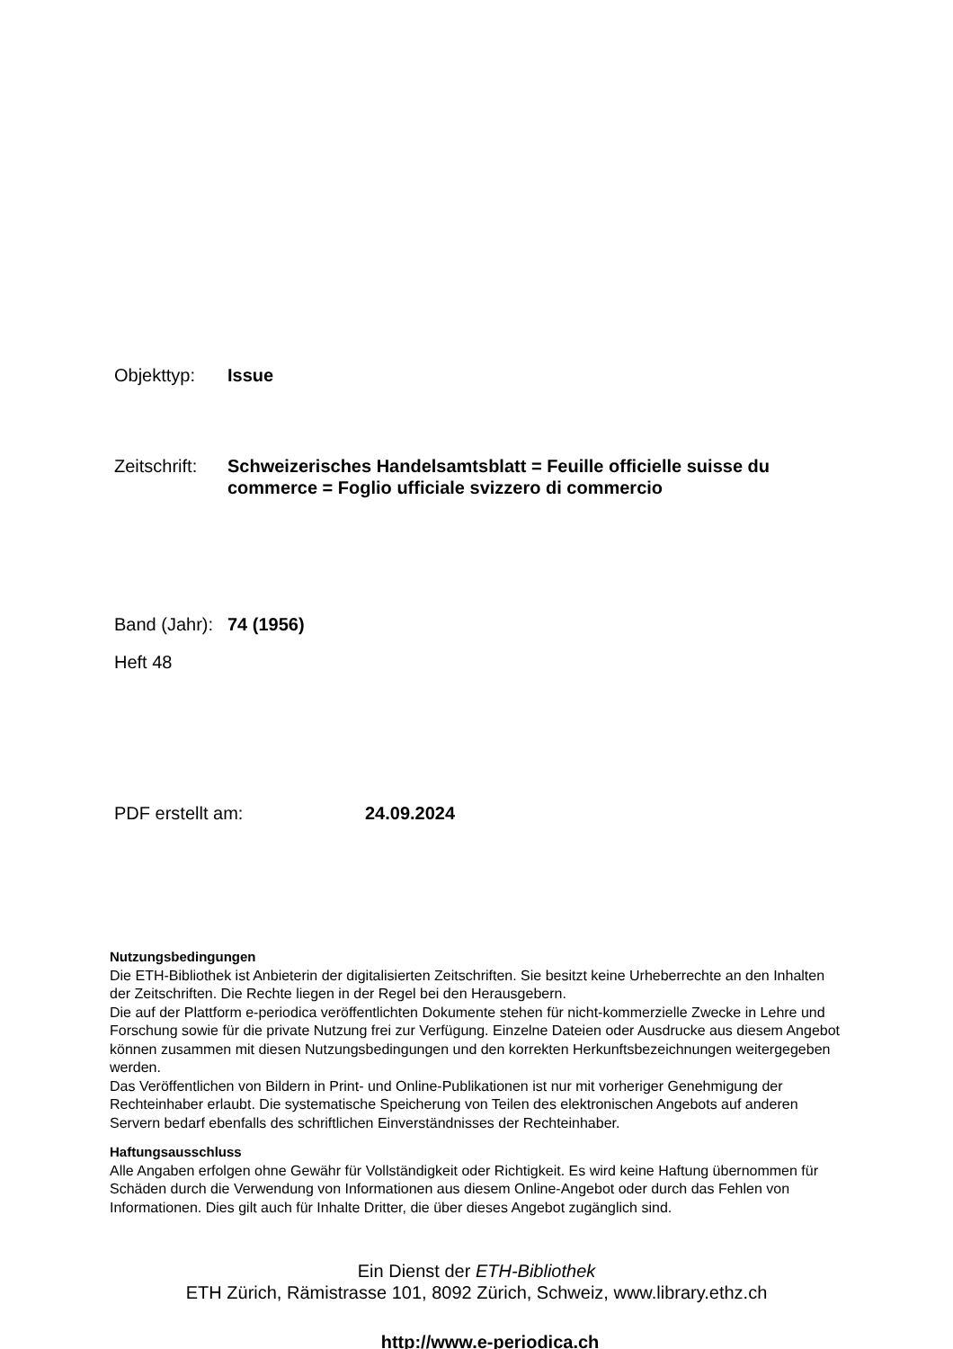Objekttyp: Issue
Zeitschrift:
Schweizerisches Handelsamtsblatt = Feuille officielle suisse du commerce = Foglio ufficiale svizzero di commercio
Band (Jahr):
74 (1956)
Heft 48
PDF erstellt am: 24.09.2024
Nutzungsbedingungen
Die ETH-Bibliothek ist Anbieterin der digitalisierten Zeitschriften. Sie besitzt keine Urheberrechte an den Inhalten der Zeitschriften. Die Rechte liegen in der Regel bei den Herausgebern.
Die auf der Plattform e-periodica veröffentlichten Dokumente stehen für nicht-kommerzielle Zwecke in Lehre und Forschung sowie für die private Nutzung frei zur Verfügung. Einzelne Dateien oder Ausdrucke aus diesem Angebot können zusammen mit diesen Nutzungsbedingungen und den korrekten Herkunftsbezeichnungen weitergegeben werden.
Das Veröffentlichen von Bildern in Print- und Online-Publikationen ist nur mit vorheriger Genehmigung der Rechteinhaber erlaubt. Die systematische Speicherung von Teilen des elektronischen Angebots auf anderen Servern bedarf ebenfalls des schriftlichen Einverständnisses der Rechteinhaber.
Haftungsausschluss
Alle Angaben erfolgen ohne Gewähr für Vollständigkeit oder Richtigkeit. Es wird keine Haftung übernommen für Schäden durch die Verwendung von Informationen aus diesem Online-Angebot oder durch das Fehlen von Informationen. Dies gilt auch für Inhalte Dritter, die über dieses Angebot zugänglich sind.
Ein Dienst der ETH-Bibliothek
ETH Zürich, Rämistrasse 101, 8092 Zürich, Schweiz, www.library.ethz.ch
http://www.e-periodica.ch